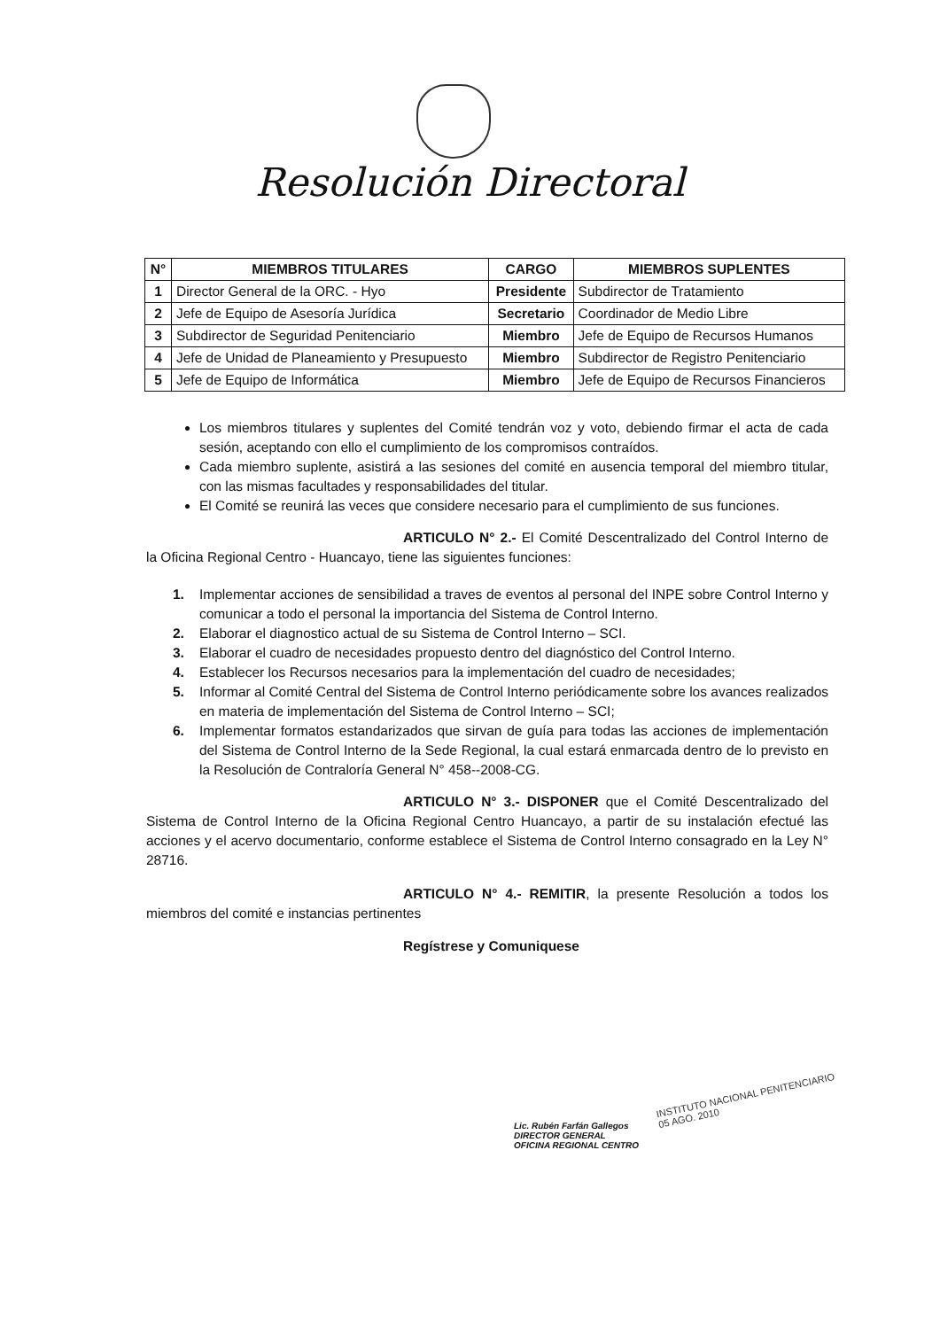Resolución Directoral
| N° | MIEMBROS TITULARES | CARGO | MIEMBROS SUPLENTES |
| --- | --- | --- | --- |
| 1 | Director General de la ORC. - Hyo | Presidente | Subdirector de Tratamiento |
| 2 | Jefe de Equipo de Asesoría Jurídica | Secretario | Coordinador de Medio Libre |
| 3 | Subdirector de Seguridad Penitenciario | Miembro | Jefe de Equipo de Recursos Humanos |
| 4 | Jefe de Unidad de Planeamiento y Presupuesto | Miembro | Subdirector de Registro Penitenciario |
| 5 | Jefe de Equipo de Informática | Miembro | Jefe de Equipo de Recursos Financieros |
Los miembros titulares y suplentes del Comité tendrán voz y voto, debiendo firmar el acta de cada sesión, aceptando con ello el cumplimiento de los compromisos contraídos.
Cada miembro suplente, asistirá a las sesiones del comité en ausencia temporal del miembro titular, con las mismas facultades y responsabilidades del titular.
El Comité se reunirá las veces que considere necesario para el cumplimiento de sus funciones.
ARTICULO N° 2.- El Comité Descentralizado del Control Interno de la Oficina Regional Centro - Huancayo, tiene las siguientes funciones:
1. Implementar acciones de sensibilidad a traves de eventos al personal del INPE sobre Control Interno y comunicar a todo el personal la importancia del Sistema de Control Interno.
2. Elaborar el diagnostico actual de su Sistema de Control Interno – SCI.
3. Elaborar el cuadro de necesidades propuesto dentro del diagnóstico del Control Interno.
4. Establecer los Recursos necesarios para la implementación del cuadro de necesidades;
5. Informar al Comité Central del Sistema de Control Interno periódicamente sobre los avances realizados en materia de implementación del Sistema de Control Interno – SCI;
6. Implementar formatos estandarizados que sirvan de guía para todas las acciones de implementación del Sistema de Control Interno de la Sede Regional, la cual estará enmarcada dentro de lo previsto en la Resolución de Contraloría General N° 458--2008-CG.
ARTICULO N° 3.- DISPONER que el Comité Descentralizado del Sistema de Control Interno de la Oficina Regional Centro Huancayo, a partir de su instalación efectué las acciones y el acervo documentario, conforme establece el Sistema de Control Interno consagrado en la Ley N° 28716.
ARTICULO N° 4.- REMITIR, la presente Resolución a todos los miembros del comité e instancias pertinentes
Regístrese y Comuniquese
Lic. Rubén Farfán Gallegos
DIRECTOR GENERAL
OFICINA REGIONAL CENTRO
INSTITUTO NACIONAL PENITENCIARIO
05 AGO. 2010